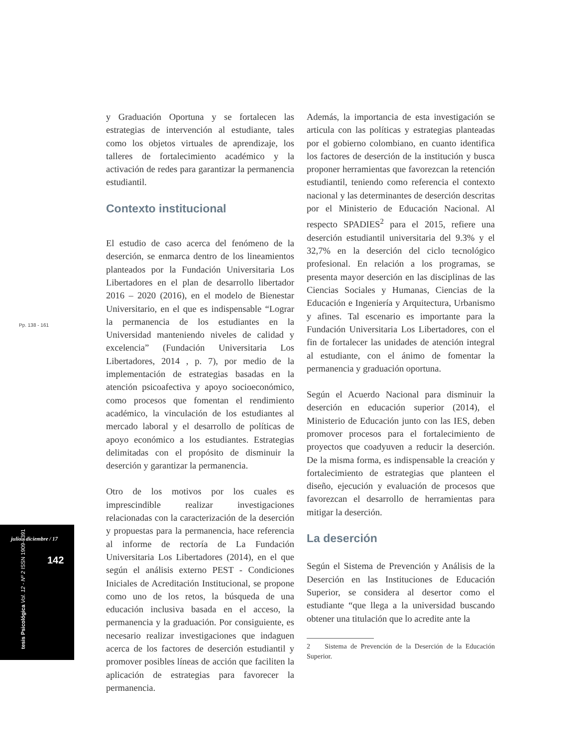Pp. 138 - 161
julio - diciembre / 17
142
tesis Psicológica Vol. 12 - Nº 2 ISSN 1909-8391
y Graduación Oportuna y se fortalecen las estrategias de intervención al estudiante, tales como los objetos virtuales de aprendizaje, los talleres de fortalecimiento académico y la activación de redes para garantizar la permanencia estudiantil.
Contexto institucional
El estudio de caso acerca del fenómeno de la deserción, se enmarca dentro de los lineamientos planteados por la Fundación Universitaria Los Libertadores en el plan de desarrollo libertador 2016 – 2020 (2016), en el modelo de Bienestar Universitario, en el que es indispensable “Lograr la permanencia de los estudiantes en la Universidad manteniendo niveles de calidad y excelencia” (Fundación Universitaria Los Libertadores, 2014 , p. 7), por medio de la implementación de estrategias basadas en la atención psicoafectiva y apoyo socioeconómico, como procesos que fomentan el rendimiento académico, la vinculación de los estudiantes al mercado laboral y el desarrollo de políticas de apoyo económico a los estudiantes. Estrategias delimitadas con el propósito de disminuir la deserción y garantizar la permanencia.
Otro de los motivos por los cuales es imprescindible realizar investigaciones relacionadas con la caracterización de la deserción y propuestas para la permanencia, hace referencia al informe de rectoría de La Fundación Universitaria Los Libertadores (2014), en el que según el análisis externo PEST - Condiciones Iniciales de Acreditación Institucional, se propone como uno de los retos, la búsqueda de una educación inclusiva basada en el acceso, la permanencia y la graduación. Por consiguiente, es necesario realizar investigaciones que indaguen acerca de los factores de deserción estudiantil y promover posibles líneas de acción que faciliten la aplicación de estrategias para favorecer la permanencia.
Además, la importancia de esta investigación se articula con las políticas y estrategias planteadas por el gobierno colombiano, en cuanto identifica los factores de deserción de la institución y busca proponer herramientas que favorezcan la retención estudiantil, teniendo como referencia el contexto nacional y las determinantes de deserción descritas por el Ministerio de Educación Nacional. Al respecto SPADIES<sup>2</sup> para el 2015, refiere una deserción estudiantil universitaria del 9.3% y el 32,7% en la deserción del ciclo tecnológico profesional. En relación a los programas, se presenta mayor deserción en las disciplinas de las Ciencias Sociales y Humanas, Ciencias de la Educación e Ingeniería y Arquitectura, Urbanismo y afines. Tal escenario es importante para la Fundación Universitaria Los Libertadores, con el fin de fortalecer las unidades de atención integral al estudiante, con el ánimo de fomentar la permanencia y graduación oportuna.
Según el Acuerdo Nacional para disminuir la deserción en educación superior (2014), el Ministerio de Educación junto con las IES, deben promover procesos para el fortalecimiento de proyectos que coadyuven a reducir la deserción. De la misma forma, es indispensable la creación y fortalecimiento de estrategias que planteen el diseño, ejecución y evaluación de procesos que favorezcan el desarrollo de herramientas para mitigar la deserción.
La deserción
Según el Sistema de Prevención y Análisis de la Deserción en las Instituciones de Educación Superior, se considera al desertor como el estudiante “que llega a la universidad buscando obtener una titulación que lo acredite ante la
2 Sistema de Prevención de la Deserción de la Educación Superior.